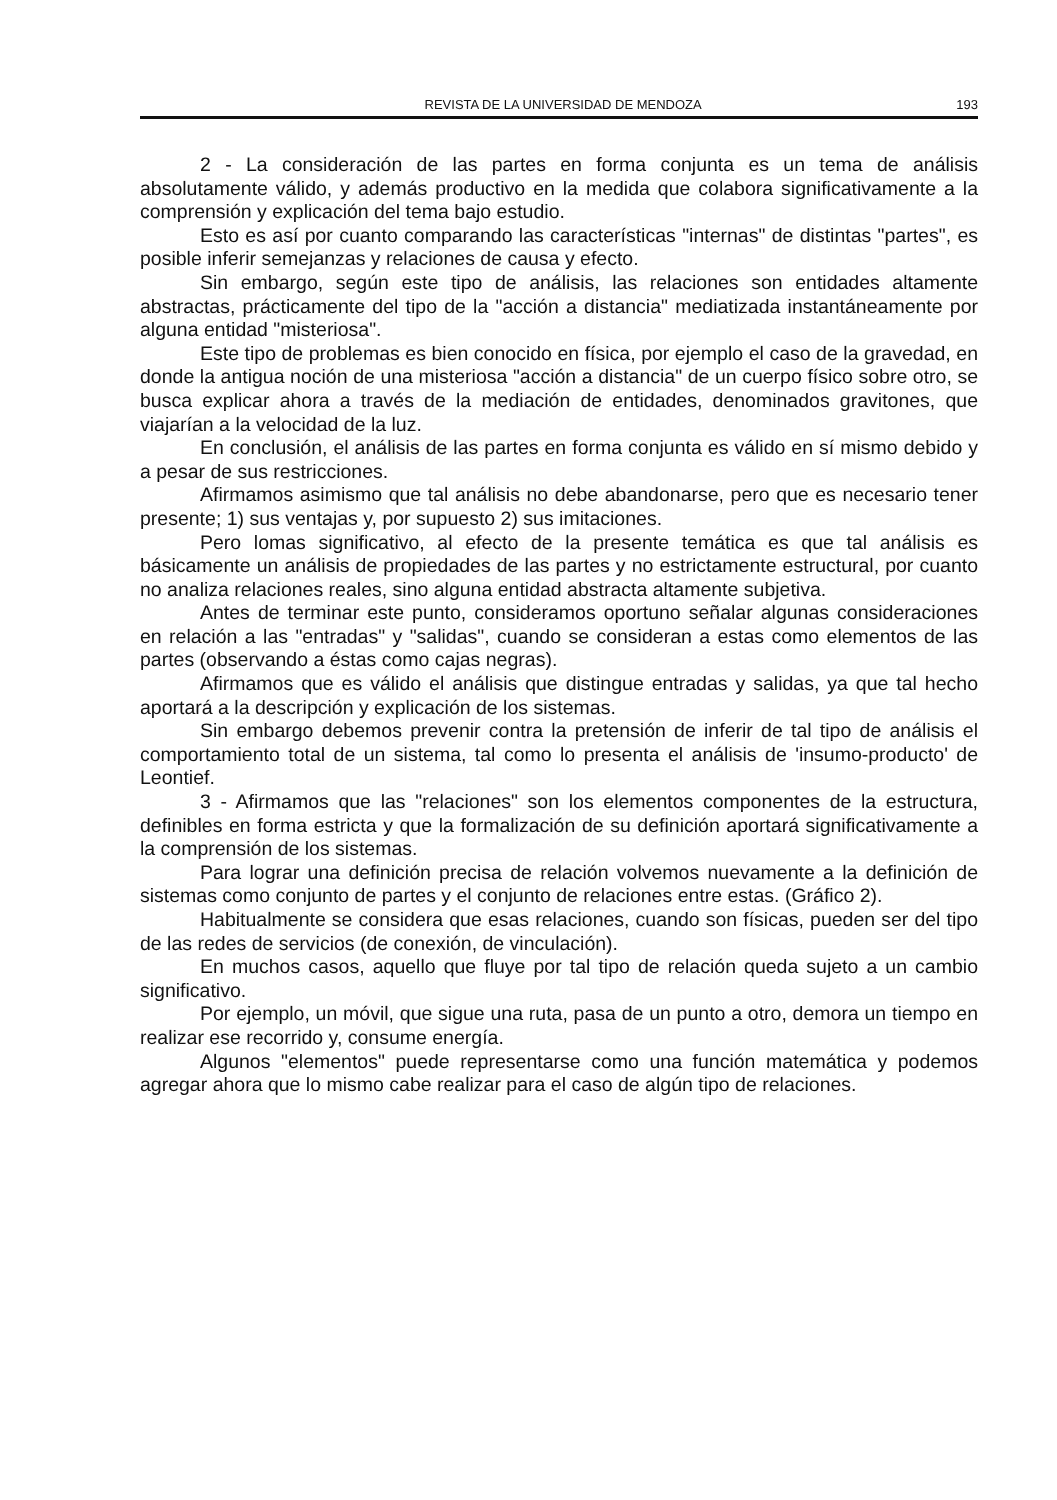REVISTA DE LA UNIVERSIDAD DE MENDOZA 193
2 - La consideración de las partes en forma conjunta es un tema de análisis absolutamente válido, y además productivo en la medida que colabora significativamente a la comprensión y explicación del tema bajo estudio.
Esto es así por cuanto comparando las características "internas" de distintas "partes", es posible inferir semejanzas y relaciones de causa y efecto.
Sin embargo, según este tipo de análisis, las relaciones son entidades altamente abstractas, prácticamente del tipo de la "acción a distancia" mediatizada instantáneamente por alguna entidad "misteriosa".
Este tipo de problemas es bien conocido en física, por ejemplo el caso de la gravedad, en donde la antigua noción de una misteriosa "acción a distancia" de un cuerpo físico sobre otro, se busca explicar ahora a través de la mediación de entidades, denominados gravitones, que viajarían a la velocidad de la luz.
En conclusión, el análisis de las partes en forma conjunta es válido en sí mismo debido y a pesar de sus restricciones.
Afirmamos asimismo que tal análisis no debe abandonarse, pero que es necesario tener presente; 1) sus ventajas y, por supuesto 2) sus imitaciones.
Pero lomas significativo, al efecto de la presente temática es que tal análisis es básicamente un análisis de propiedades de las partes y no estrictamente estructural, por cuanto no analiza relaciones reales, sino alguna entidad abstracta altamente subjetiva.
Antes de terminar este punto, consideramos oportuno señalar algunas consideraciones en relación a las "entradas" y "salidas", cuando se consideran a estas como elementos de las partes (observando a éstas como cajas negras).
Afirmamos que es válido el análisis que distingue entradas y salidas, ya que tal hecho aportará a la descripción y explicación de los sistemas.
Sin embargo debemos prevenir contra la pretensión de inferir de tal tipo de análisis el comportamiento total de un sistema, tal como lo presenta el análisis de 'insumo-producto' de Leontief.
3 - Afirmamos que las "relaciones" son los elementos componentes de la estructura, definibles en forma estricta y que la formalización de su definición aportará significativamente a la comprensión de los sistemas.
Para lograr una definición precisa de relación volvemos nuevamente a la definición de sistemas como conjunto de partes y el conjunto de relaciones entre estas. (Gráfico 2).
Habitualmente se considera que esas relaciones, cuando son físicas, pueden ser del tipo de las redes de servicios (de conexión, de vinculación).
En muchos casos, aquello que fluye por tal tipo de relación queda sujeto a un cambio significativo.
Por ejemplo, un móvil, que sigue una ruta, pasa de un punto a otro, demora un tiempo en realizar ese recorrido y, consume energía.
Algunos "elementos" puede representarse como una función matemática y podemos agregar ahora que lo mismo cabe realizar para el caso de algún tipo de relaciones.